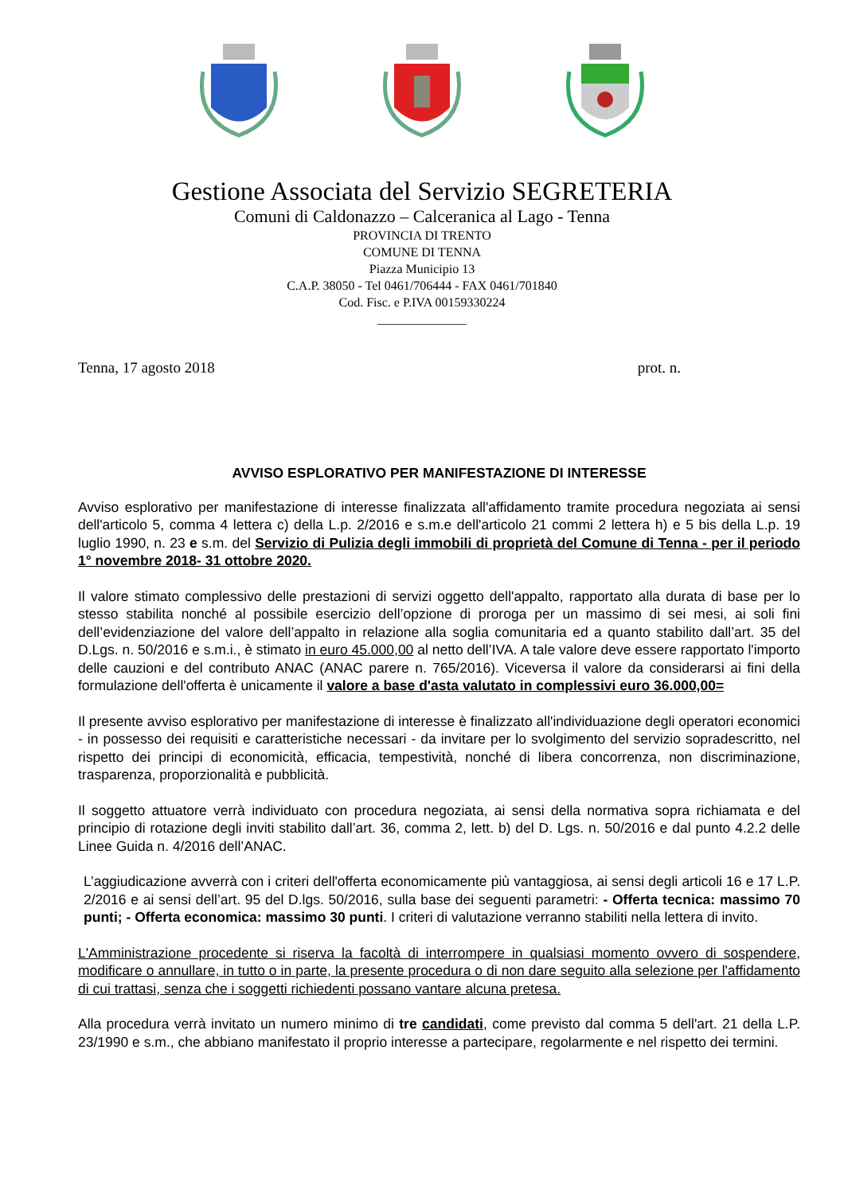Gestione Associata del Servizio SEGRETERIA
Comuni di Caldonazzo – Calceranica al Lago - Tenna
PROVINCIA DI TRENTO
COMUNE DI TENNA
Piazza Municipio 13
C.A.P. 38050 - Tel 0461/706444 - FAX 0461/701840
Cod. Fisc. e P.IVA 00159330224
______________
Tenna, 17 agosto 2018 prot. n.
AVVISO ESPLORATIVO PER MANIFESTAZIONE DI INTERESSE
Avviso esplorativo per manifestazione di interesse finalizzata all'affidamento tramite procedura negoziata ai sensi dell'articolo 5, comma 4 lettera c) della L.p. 2/2016 e s.m.e dell'articolo 21 commi 2 lettera h) e 5 bis della L.p. 19 luglio 1990, n. 23 e s.m. del Servizio di Pulizia degli immobili di proprietà del Comune di Tenna - per il periodo 1° novembre 2018- 31 ottobre 2020.
Il valore stimato complessivo delle prestazioni di servizi oggetto dell'appalto, rapportato alla durata di base per lo stesso stabilita nonché al possibile esercizio dell’opzione di proroga per un massimo di sei mesi, ai soli fini dell’evidenziazione del valore dell’appalto in relazione alla soglia comunitaria ed a quanto stabilito dall’art. 35 del D.Lgs. n. 50/2016 e s.m.i., è stimato in euro 45.000,00 al netto dell’IVA. A tale valore deve essere rapportato l'importo delle cauzioni e del contributo ANAC (ANAC parere n. 765/2016). Viceversa il valore da considerarsi ai fini della formulazione dell'offerta è unicamente il valore a base d'asta valutato in complessivi euro 36.000,00=
Il presente avviso esplorativo per manifestazione di interesse è finalizzato all'individuazione degli operatori economici - in possesso dei requisiti e caratteristiche necessari - da invitare per lo svolgimento del servizio sopradescritto, nel rispetto dei principi di economicità, efficacia, tempestività, nonché di libera concorrenza, non discriminazione, trasparenza, proporzionalità e pubblicità.
Il soggetto attuatore verrà individuato con procedura negoziata, ai sensi della normativa sopra richiamata e del principio di rotazione degli inviti stabilito dall’art. 36, comma 2, lett. b) del D. Lgs. n. 50/2016 e dal punto 4.2.2 delle Linee Guida n. 4/2016 dell’ANAC.
L’aggiudicazione avverrà con i criteri dell'offerta economicamente più vantaggiosa, ai sensi degli articoli 16 e 17 L.P. 2/2016 e ai sensi dell’art. 95 del D.lgs. 50/2016, sulla base dei seguenti parametri: - Offerta tecnica: massimo 70 punti; - Offerta economica: massimo 30 punti. I criteri di valutazione verranno stabiliti nella lettera di invito.
L'Amministrazione procedente si riserva la facoltà di interrompere in qualsiasi momento ovvero di sospendere, modificare o annullare, in tutto o in parte, la presente procedura o di non dare seguito alla selezione per l'affidamento di cui trattasi, senza che i soggetti richiedenti possano vantare alcuna pretesa.
Alla procedura verrà invitato un numero minimo di tre candidati, come previsto dal comma 5 dell'art. 21 della L.P. 23/1990 e s.m., che abbiano manifestato il proprio interesse a partecipare, regolarmente e nel rispetto dei termini.